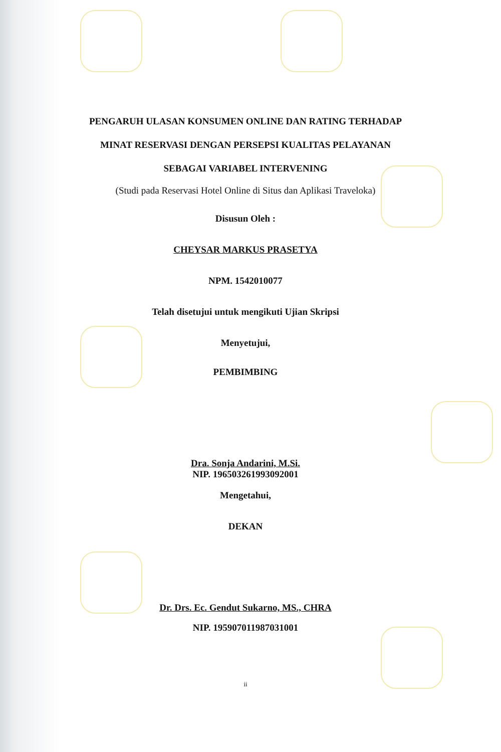PENGARUH ULASAN KONSUMEN ONLINE DAN RATING TERHADAP
MINAT RESERVASI DENGAN PERSEPSI KUALITAS PELAYANAN
SEBAGAI VARIABEL INTERVENING
(Studi pada Reservasi Hotel Online di Situs dan Aplikasi Traveloka)
Disusun Oleh :
CHEYSAR MARKUS PRASETYA
NPM. 1542010077
Telah disetujui untuk mengikuti Ujian Skripsi
Menyetujui,
PEMBIMBING
Dra. Sonja Andarini, M.Si.
NIP. 196503261993092001
Mengetahui,
DEKAN
Dr. Drs. Ec. Gendut Sukarno, MS., CHRA
NIP. 195907011987031001
ii